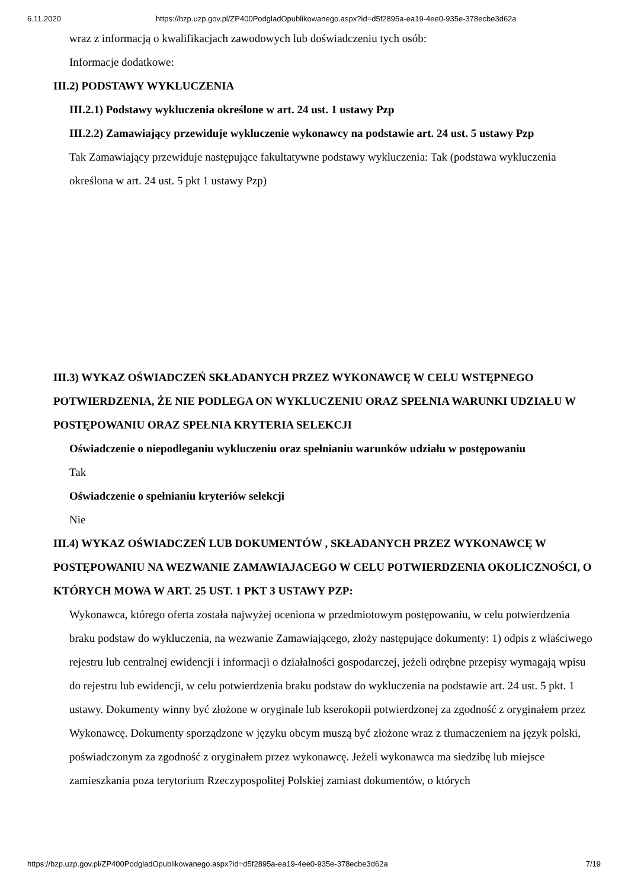6.11.2020 https://bzp.uzp.gov.pl/ZP400PodgladOpublikowanego.aspx?id=d5f2895a-ea19-4ee0-935e-378ecbe3d62a
wraz z informacją o kwalifikacjach zawodowych lub doświadczeniu tych osób:
Informacje dodatkowe:
III.2) PODSTAWY WYKLUCZENIA
III.2.1) Podstawy wykluczenia określone w art. 24 ust. 1 ustawy Pzp
III.2.2) Zamawiający przewiduje wykluczenie wykonawcy na podstawie art. 24 ust. 5 ustawy Pzp
Tak Zamawiający przewiduje następujące fakultatywne podstawy wykluczenia: Tak (podstawa wykluczenia określona w art. 24 ust. 5 pkt 1 ustawy Pzp)
III.3) WYKAZ OŚWIADCZEŃ SKŁADANYCH PRZEZ WYKONAWCĘ W CELU WSTĘPNEGO POTWIERDZENIA, ŻE NIE PODLEGA ON WYKLUCZENIU ORAZ SPEŁNIA WARUNKI UDZIAŁU W POSTĘPOWANIU ORAZ SPEŁNIA KRYTERIA SELEKCJI
Oświadczenie o niepodleganiu wykluczeniu oraz spełnianiu warunków udziału w postępowaniu
Tak
Oświadczenie o spełnianiu kryteriów selekcji
Nie
III.4) WYKAZ OŚWIADCZEŃ LUB DOKUMENTÓW , SKŁADANYCH PRZEZ WYKONAWCĘ W POSTĘPOWANIU NA WEZWANIE ZAMAWIAJACEGO W CELU POTWIERDZENIA OKOLICZNOŚCI, O KTÓRYCH MOWA W ART. 25 UST. 1 PKT 3 USTAWY PZP:
Wykonawca, którego oferta została najwyżej oceniona w przedmiotowym postępowaniu, w celu potwierdzenia braku podstaw do wykluczenia, na wezwanie Zamawiającego, złoży następujące dokumenty: 1) odpis z właściwego rejestru lub centralnej ewidencji i informacji o działalności gospodarczej, jeżeli odrębne przepisy wymagają wpisu do rejestru lub ewidencji, w celu potwierdzenia braku podstaw do wykluczenia na podstawie art. 24 ust. 5 pkt. 1 ustawy. Dokumenty winny być złożone w oryginale lub kserokopii potwierdzonej za zgodność z oryginałem przez Wykonawcę. Dokumenty sporządzone w języku obcym muszą być złożone wraz z tłumaczeniem na język polski, poświadczonym za zgodność z oryginałem przez wykonawcę. Jeżeli wykonawca ma siedzibę lub miejsce zamieszkania poza terytorium Rzeczypospolitej Polskiej zamiast dokumentów, o których
https://bzp.uzp.gov.pl/ZP400PodgladOpublikowanego.aspx?id=d5f2895a-ea19-4ee0-935e-378ecbe3d62a 7/19